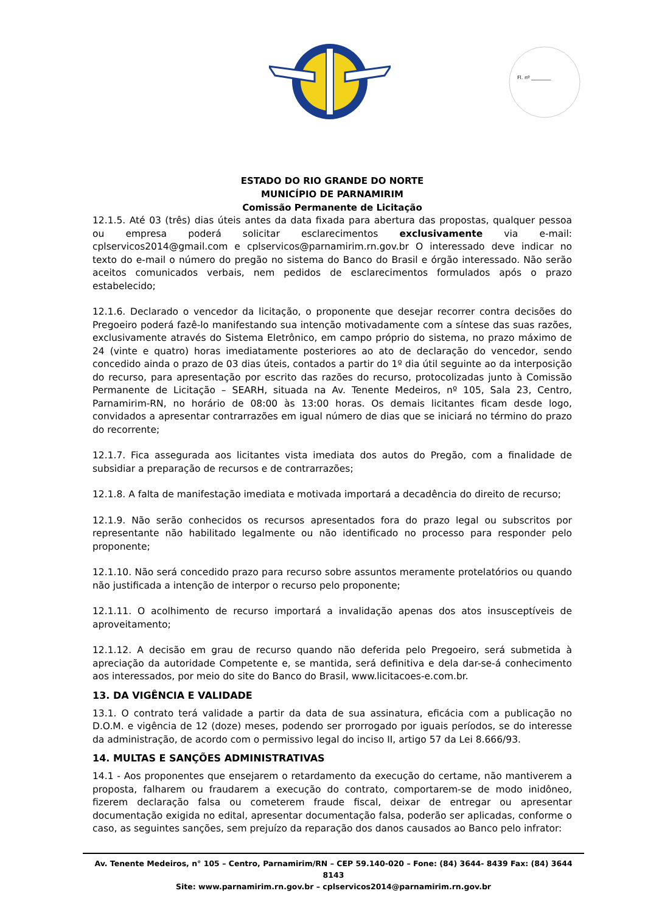Fl. nº ________
ESTADO DO RIO GRANDE DO NORTE
MUNICÍPIO DE PARNAMIRIM
Comissão Permanente de Licitação
12.1.5. Até 03 (três) dias úteis antes da data fixada para abertura das propostas, qualquer pessoa ou empresa poderá solicitar esclarecimentos exclusivamente via e-mail: cplservicos2014@gmail.com e cplservicos@parnamirim.rn.gov.br O interessado deve indicar no texto do e-mail o número do pregão no sistema do Banco do Brasil e órgão interessado. Não serão aceitos comunicados verbais, nem pedidos de esclarecimentos formulados após o prazo estabelecido;
12.1.6. Declarado o vencedor da licitação, o proponente que desejar recorrer contra decisões do Pregoeiro poderá fazê-lo manifestando sua intenção motivadamente com a síntese das suas razões, exclusivamente através do Sistema Eletrônico, em campo próprio do sistema, no prazo máximo de 24 (vinte e quatro) horas imediatamente posteriores ao ato de declaração do vencedor, sendo concedido ainda o prazo de 03 dias úteis, contados a partir do 1º dia útil seguinte ao da interposição do recurso, para apresentação por escrito das razões do recurso, protocolizadas junto à Comissão Permanente de Licitação – SEARH, situada na Av. Tenente Medeiros, nº 105, Sala 23, Centro, Parnamirim-RN, no horário de 08:00 às 13:00 horas. Os demais licitantes ficam desde logo, convidados a apresentar contrarrazões em igual número de dias que se iniciará no término do prazo do recorrente;
12.1.7. Fica assegurada aos licitantes vista imediata dos autos do Pregão, com a finalidade de subsidiar a preparação de recursos e de contrarrazões;
12.1.8. A falta de manifestação imediata e motivada importará a decadência do direito de recurso;
12.1.9. Não serão conhecidos os recursos apresentados fora do prazo legal ou subscritos por representante não habilitado legalmente ou não identificado no processo para responder pelo proponente;
12.1.10. Não será concedido prazo para recurso sobre assuntos meramente protelatórios ou quando não justificada a intenção de interpor o recurso pelo proponente;
12.1.11. O acolhimento de recurso importará a invalidação apenas dos atos insusceptíveis de aproveitamento;
12.1.12. A decisão em grau de recurso quando não deferida pelo Pregoeiro, será submetida à apreciação da autoridade Competente e, se mantida, será definitiva e dela dar-se-á conhecimento aos interessados, por meio do site do Banco do Brasil, www.licitacoes-e.com.br.
13. DA VIGÊNCIA E VALIDADE
13.1. O contrato terá validade a partir da data de sua assinatura, eficácia com a publicação no D.O.M. e vigência de 12 (doze) meses, podendo ser prorrogado por iguais períodos, se do interesse da administração, de acordo com o permissivo legal do inciso II, artigo 57 da Lei 8.666/93.
14. MULTAS E SANÇÕES ADMINISTRATIVAS
14.1 - Aos proponentes que ensejarem o retardamento da execução do certame, não mantiverem a proposta, falharem ou fraudarem a execução do contrato, comportarem-se de modo inidôneo, fizerem declaração falsa ou cometerem fraude fiscal, deixar de entregar ou apresentar documentação exigida no edital, apresentar documentação falsa, poderão ser aplicadas, conforme o caso, as seguintes sanções, sem prejuízo da reparação dos danos causados ao Banco pelo infrator:
Av. Tenente Medeiros, n° 105 – Centro, Parnamirim/RN – CEP 59.140-020 – Fone: (84) 3644- 8439 Fax: (84) 3644 8143
Site: www.parnamirim.rn.gov.br – cplservicos2014@parnamirim.rn.gov.br